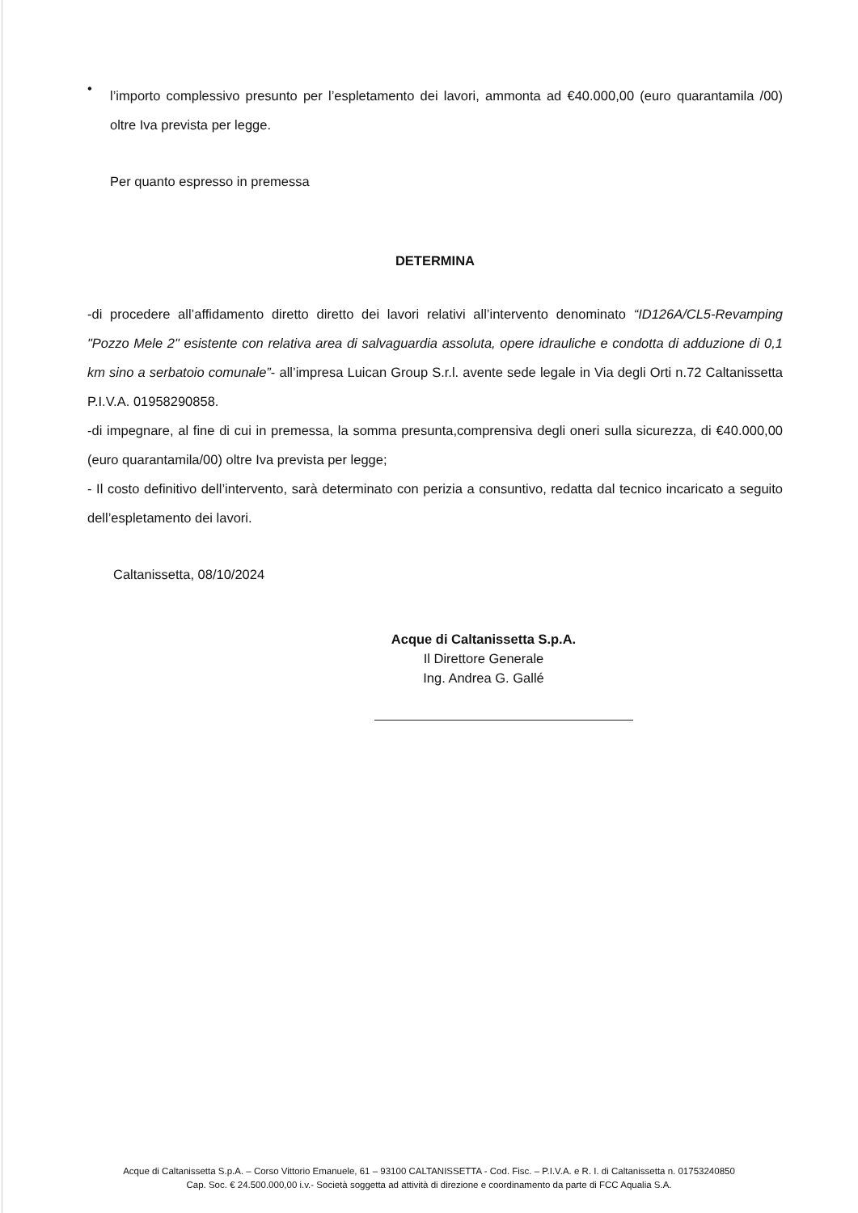•
l’importo complessivo presunto per l’espletamento dei lavori, ammonta ad €40.000,00 (euro quarantamila /00) oltre Iva prevista per legge.
Per quanto espresso in premessa
DETERMINA
-di procedere all’affidamento diretto diretto dei lavori relativi all’intervento denominato “ID126A/CL5-Revamping "Pozzo Mele 2" esistente con relativa area di salvaguardia assoluta, opere idrauliche e condotta di adduzione di 0,1 km sino a serbatoio comunale”- all’impresa Luican Group S.r.l. avente sede legale in Via degli Orti n.72 Caltanissetta P.I.V.A. 01958290858.
-di impegnare, al fine di cui in premessa, la somma presunta,comprensiva degli oneri sulla sicurezza, di €40.000,00 (euro quarantamila/00) oltre Iva prevista per legge;
- Il costo definitivo dell’intervento, sarà determinato con perizia a consuntivo, redatta dal tecnico incaricato a seguito dell’espletamento dei lavori.
Caltanissetta, 08/10/2024
Acque di Caltanissetta S.p.A.
Il Direttore Generale
Ing. Andrea G. Gallé
Acque di Caltanissetta S.p.A. – Corso Vittorio Emanuele, 61 – 93100 CALTANISSETTA - Cod. Fisc. – P.I.V.A. e R. I. di Caltanissetta n. 01753240850
Cap. Soc. € 24.500.000,00 i.v.- Società soggetta ad attività di direzione e coordinamento da parte di FCC Aqualia S.A.